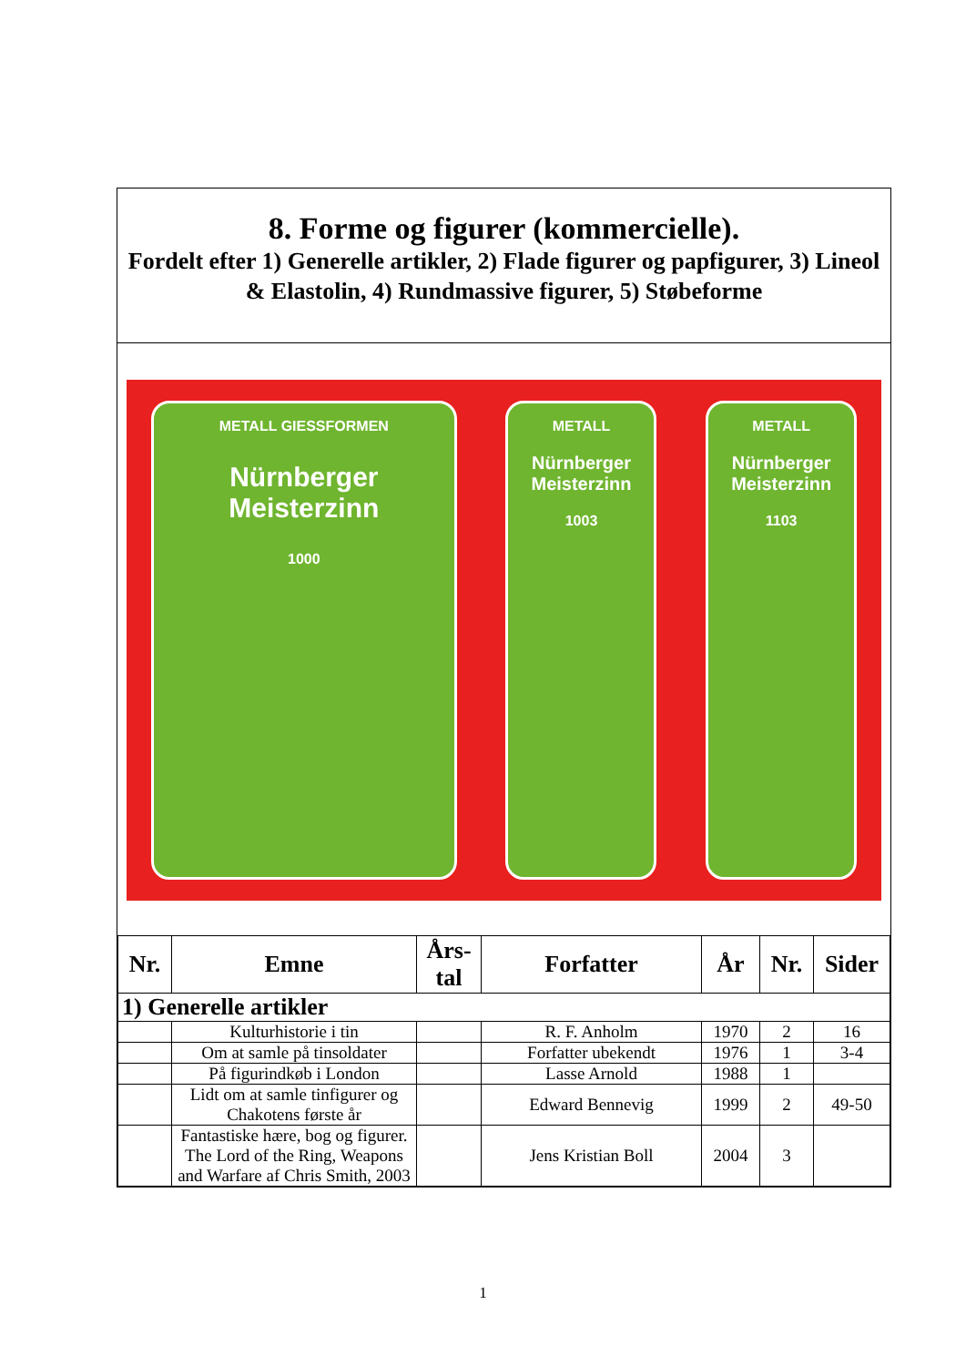8. Forme og figurer (kommercielle).
Fordelt efter 1) Generelle artikler, 2) Flade figurer og papfigurer, 3) Lineol & Elastolin, 4) Rundmassive figurer, 5) Støbeforme
METALL GIESSFORMEN
Nürnberger Meisterzinn
1000
METALL
Nürnberger Meisterzinn
1003
METALL
Nürnberger Meisterzinn
1103
| Nr. | Emne | Års- tal | Forfatter | År | Nr. | Sider |
| --- | --- | --- | --- | --- | --- | --- |
| 1) Generelle artikler | | | | | | |
| | Kulturhistorie i tin | | R. F. Anholm | 1970 | 2 | 16 |
| | Om at samle på tinsoldater | | Forfatter ubekendt | 1976 | 1 | 3-4 |
| | På figurindkøb i London | | Lasse Arnold | 1988 | 1 | |
| | Lidt om at samle tinfigurer og Chakotens første år | | Edward Bennevig | 1999 | 2 | 49-50 |
| | Fantastiske hære, bog og figurer. The Lord of the Ring, Weapons and Warfare af Chris Smith, 2003 | | Jens Kristian Boll | 2004 | 3 | |
1